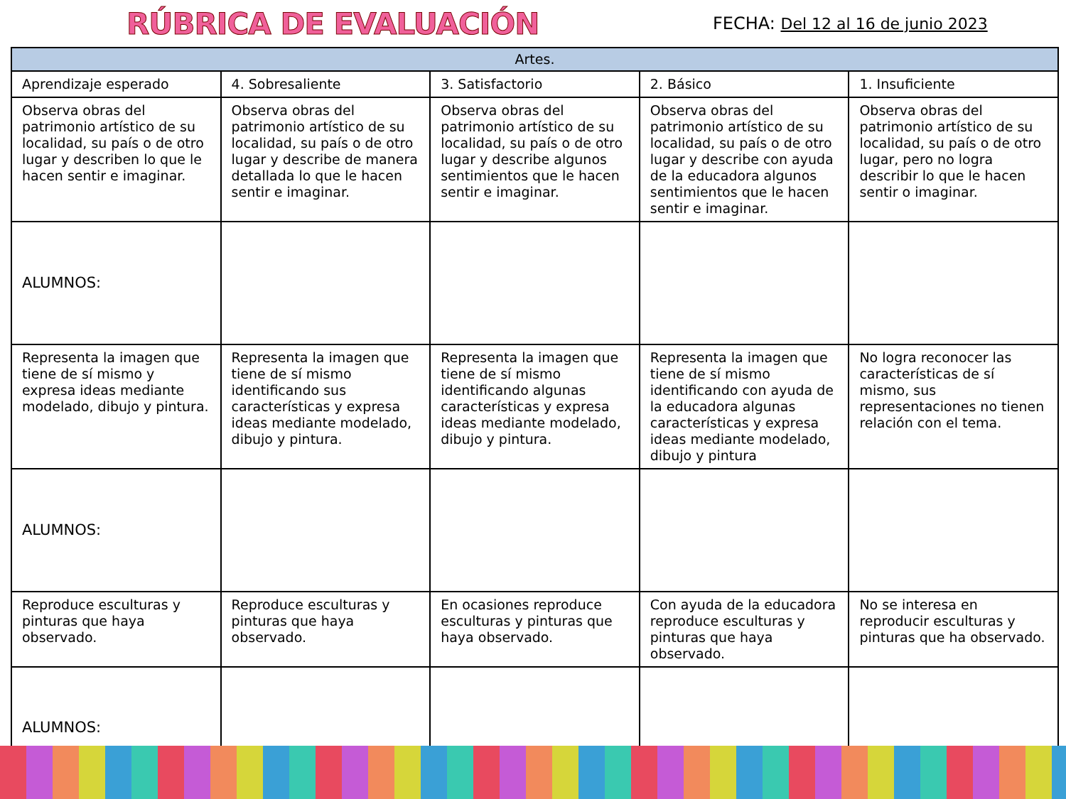RÚBRICA DE EVALUACIÓN
FECHA: Del 12 al 16 de junio 2023
| Artes. | | | | |
| --- | --- | --- | --- | --- |
| Aprendizaje esperado | 4. Sobresaliente | 3. Satisfactorio | 2. Básico | 1. Insuficiente |
| Observa obras del patrimonio artístico de su localidad, su país o de otro lugar y describen lo que le hacen sentir e imaginar. | Observa obras del patrimonio artístico de su localidad, su país o de otro lugar y describe de manera detallada lo que le hacen sentir e imaginar. | Observa obras del patrimonio artístico de su localidad, su país o de otro lugar y describe algunos sentimientos que le hacen sentir e imaginar. | Observa obras del patrimonio artístico de su localidad, su país o de otro lugar y describe con ayuda de la educadora algunos sentimientos que le hacen sentir e imaginar. | Observa obras del patrimonio artístico de su localidad, su país o de otro lugar, pero no logra describir lo que le hacen sentir o imaginar. |
| ALUMNOS: | | | | |
| Representa la imagen que tiene de sí mismo y expresa ideas mediante modelado, dibujo y pintura. | Representa la imagen que tiene de sí mismo identificando sus características y expresa ideas mediante modelado, dibujo y pintura. | Representa la imagen que tiene de sí mismo identificando algunas características y expresa ideas mediante modelado, dibujo y pintura. | Representa la imagen que tiene de sí mismo identificando con ayuda de la educadora algunas características y expresa ideas mediante modelado, dibujo y pintura | No logra reconocer las características de sí mismo, sus representaciones no tienen relación con el tema. |
| ALUMNOS: | | | | |
| Reproduce esculturas y pinturas que haya observado. | Reproduce esculturas y pinturas que haya observado. | En ocasiones reproduce esculturas y pinturas que haya observado. | Con ayuda de la educadora reproduce esculturas y pinturas que haya observado. | No se interesa en reproducir esculturas y pinturas que ha observado. |
| ALUMNOS: | | | | |